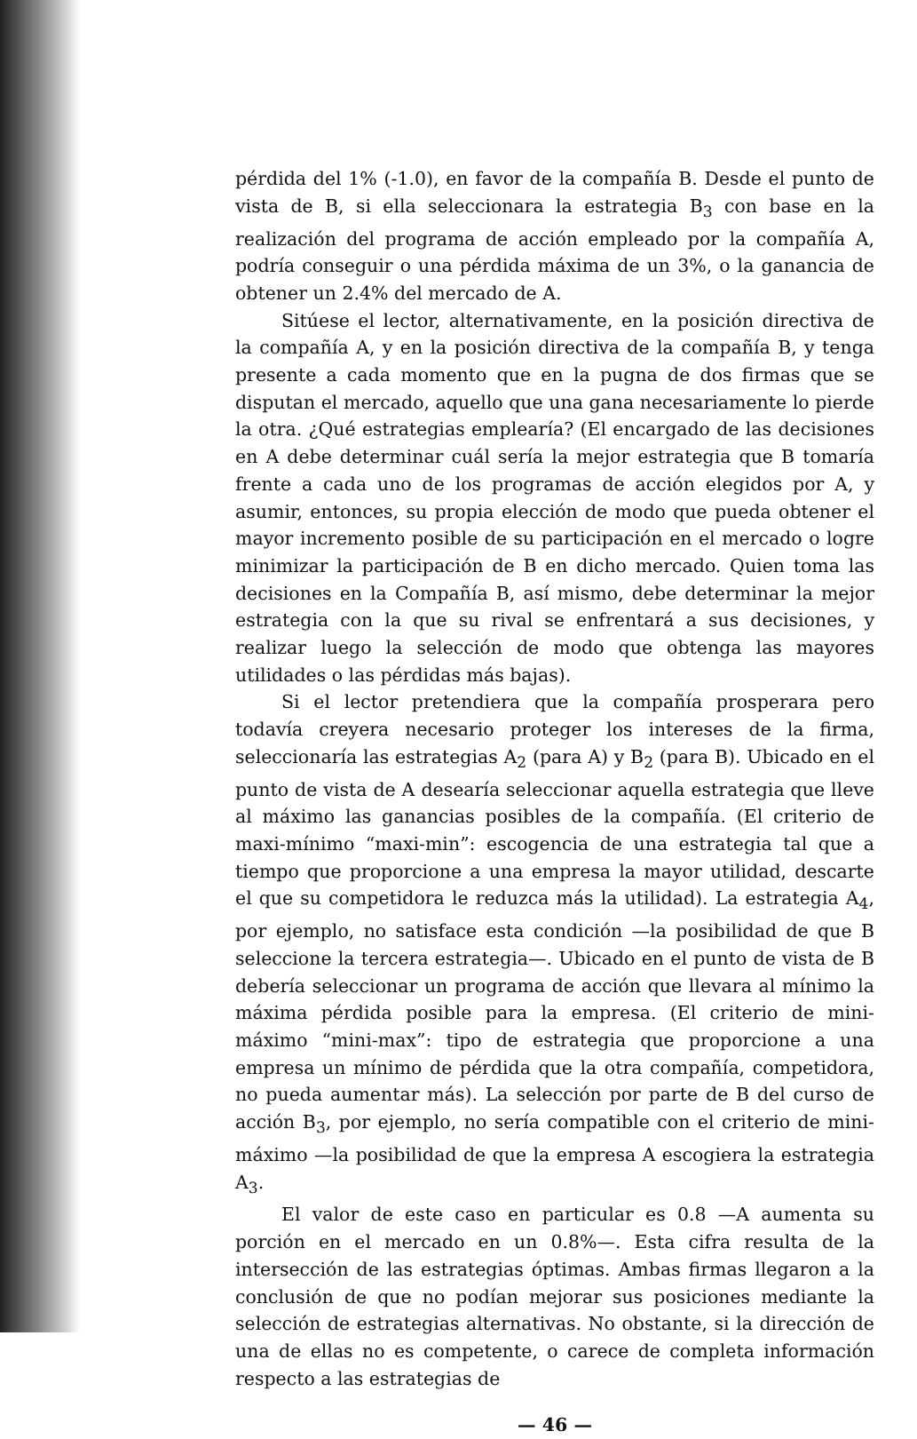pérdida del 1% (-1.0), en favor de la compañía B. Desde el punto de vista de B, si ella seleccionara la estrategia B<sub>3</sub> con base en la realización del programa de acción empleado por la compañía A, podría conseguir o una pérdida máxima de un 3%, o la ganancia de obtener un 2.4% del mercado de A.
Sitúese el lector, alternativamente, en la posición directiva de la compañía A, y en la posición directiva de la compañía B, y tenga presente a cada momento que en la pugna de dos firmas que se disputan el mercado, aquello que una gana necesariamente lo pierde la otra. ¿Qué estrategias emplearía? (El encargado de las decisiones en A debe determinar cuál sería la mejor estrategia que B tomaría frente a cada uno de los programas de acción elegidos por A, y asumir, entonces, su propia elección de modo que pueda obtener el mayor incremento posible de su participación en el mercado o logre minimizar la participación de B en dicho mercado. Quien toma las decisiones en la Compañía B, así mismo, debe determinar la mejor estrategia con la que su rival se enfrentará a sus decisiones, y realizar luego la selección de modo que obtenga las mayores utilidades o las pérdidas más bajas).
Si el lector pretendiera que la compañía prosperara pero todavía creyera necesario proteger los intereses de la firma, seleccionaría las estrategias A<sub>2</sub> (para A) y B<sub>2</sub> (para B). Ubicado en el punto de vista de A desearía seleccionar aquella estrategia que lleve al máximo las ganancias posibles de la compañía. (El criterio de maxi-mínimo “maxi-min”: escogencia de una estrategia tal que a tiempo que proporcione a una empresa la mayor utilidad, descarte el que su competidora le reduzca más la utilidad). La estrategia A<sub>4</sub>, por ejemplo, no satisface esta condición —la posibilidad de que B seleccione la tercera estrategia—. Ubicado en el punto de vista de B debería seleccionar un programa de acción que llevara al mínimo la máxima pérdida posible para la empresa. (El criterio de mini-máximo “mini-max”: tipo de estrategia que proporcione a una empresa un mínimo de pérdida que la otra compañía, competidora, no pueda aumentar más). La selección por parte de B del curso de acción B<sub>3</sub>, por ejemplo, no sería compatible con el criterio de mini-máximo —la posibilidad de que la empresa A escogiera la estrategia A<sub>3</sub>.
El valor de este caso en particular es 0.8 —A aumenta su porción en el mercado en un 0.8%—. Esta cifra resulta de la intersección de las estrategias óptimas. Ambas firmas llegaron a la conclusión de que no podían mejorar sus posiciones mediante la selección de estrategias alternativas. No obstante, si la dirección de una de ellas no es competente, o carece de completa información respecto a las estrategias de
— 46 —